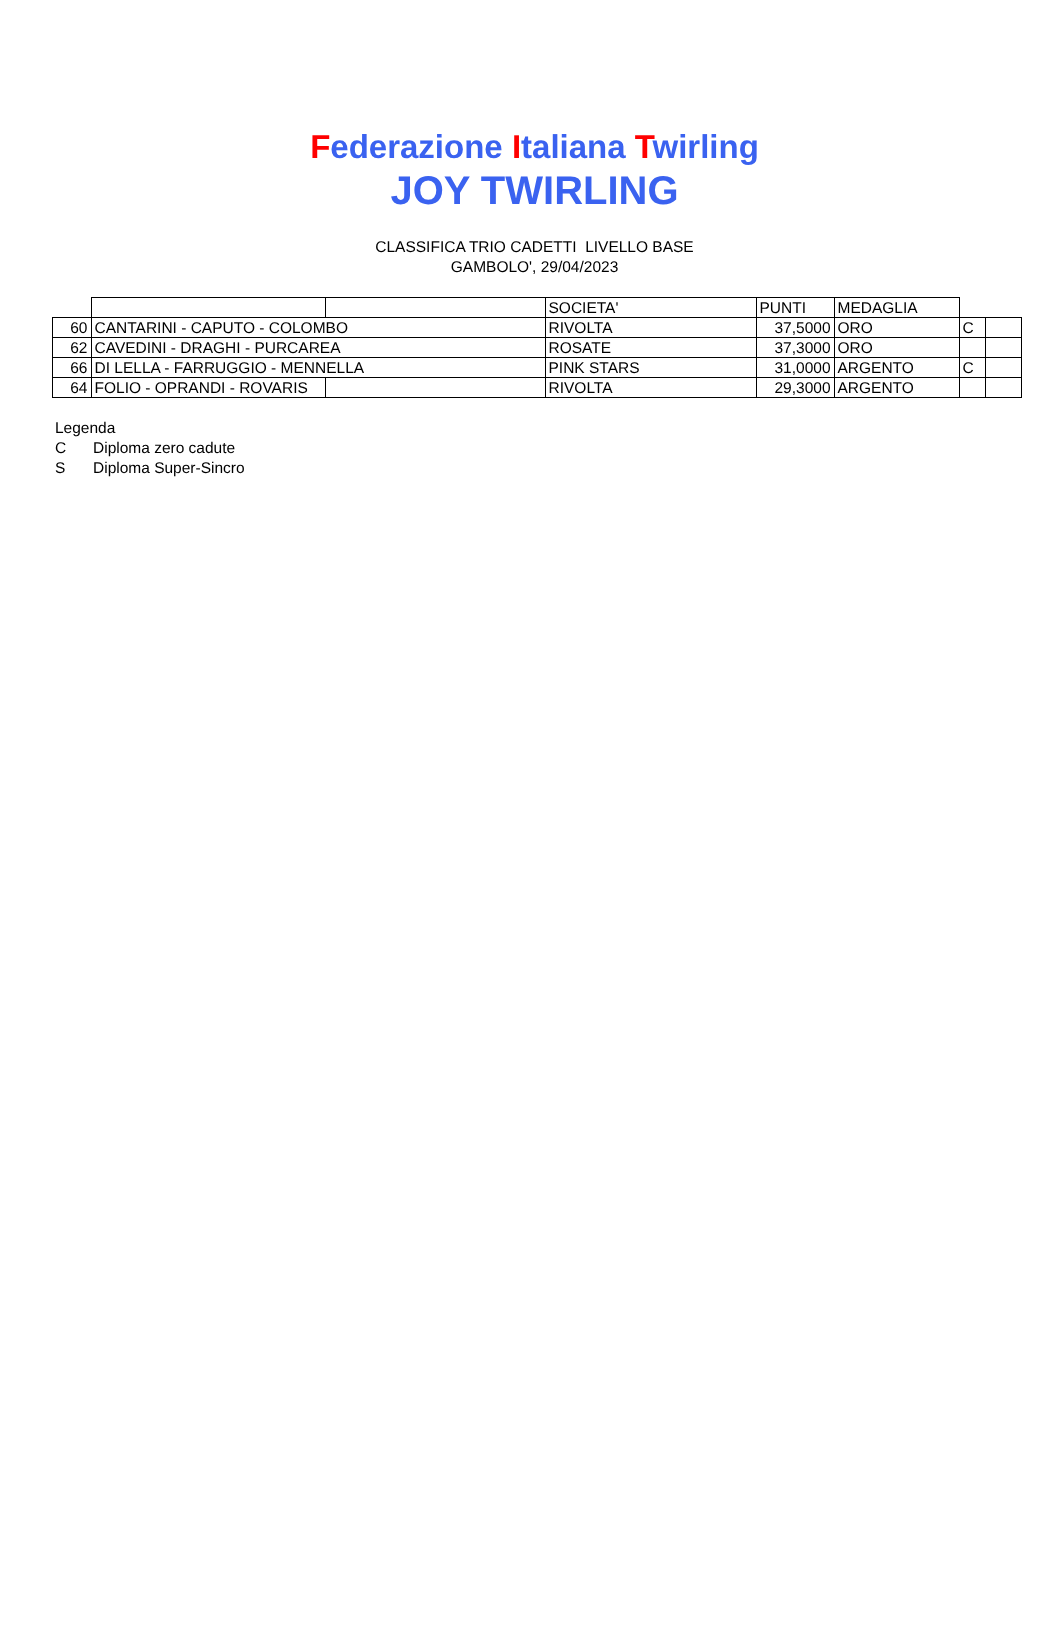Federazione Italiana Twirling
JOY TWIRLING
CLASSIFICA TRIO CADETTI LIVELLO BASE
GAMBOLO', 29/04/2023
| | | | SOCIETA' | PUNTI | MEDAGLIA | | |
| 60 | CANTARINI - CAPUTO - COLOMBO | | RIVOLTA | 37,5000 | ORO | C | |
| 62 | CAVEDINI - DRAGHI - PURCAREA | | ROSATE | 37,3000 | ORO | | |
| 66 | DI LELLA - FARRUGGIO - MENNELLA | | PINK STARS | 31,0000 | ARGENTO | C | |
| 64 | FOLIO - OPRANDI - ROVARIS | | RIVOLTA | 29,3000 | ARGENTO | | |
Legenda
C Diploma zero cadute
S Diploma Super-Sincro